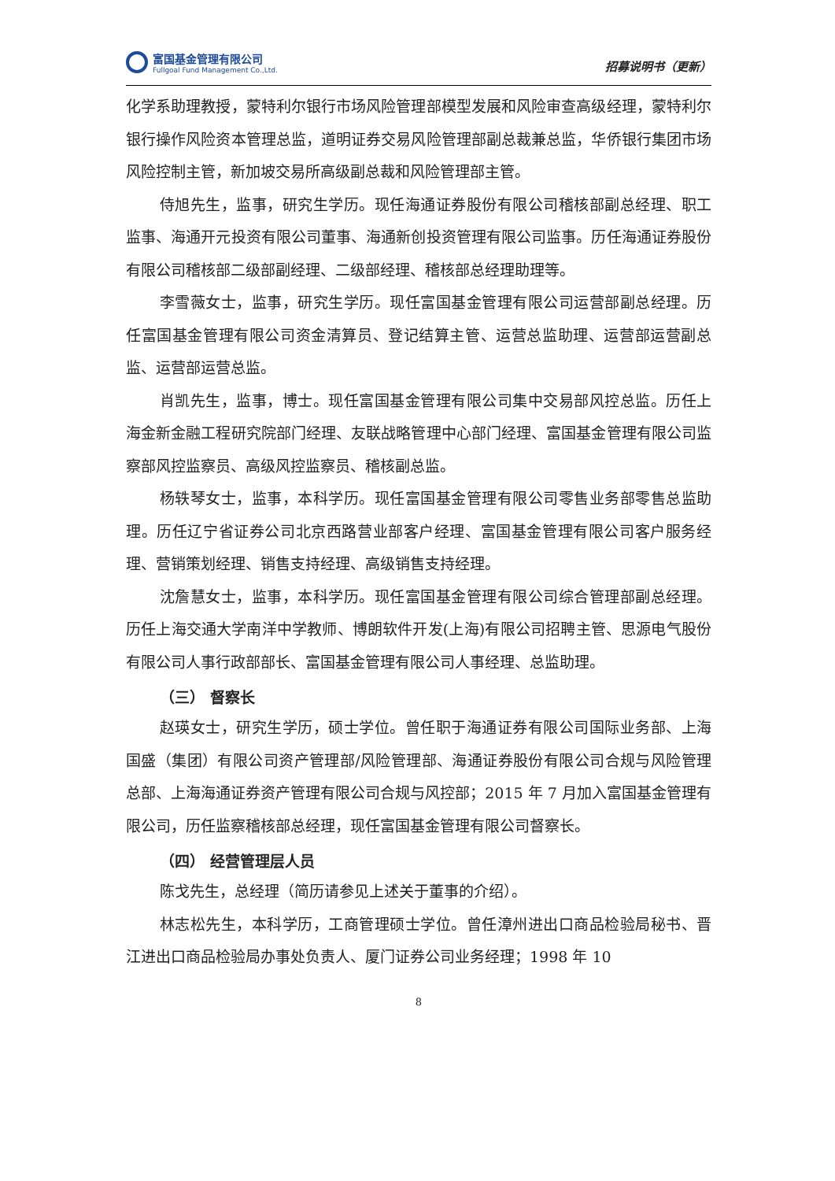富国基金管理有限公司
Fullgoal Fund Management Co.,Ltd.
招募说明书（更新）
化学系助理教授，蒙特利尔银行市场风险管理部模型发展和风险审查高级经理，蒙特利尔银行操作风险资本管理总监，道明证券交易风险管理部副总裁兼总监，华侨银行集团市场风险控制主管，新加坡交易所高级副总裁和风险管理部主管。
侍旭先生，监事，研究生学历。现任海通证券股份有限公司稽核部副总经理、职工监事、海通开元投资有限公司董事、海通新创投资管理有限公司监事。历任海通证券股份有限公司稽核部二级部副经理、二级部经理、稽核部总经理助理等。
李雪薇女士，监事，研究生学历。现任富国基金管理有限公司运营部副总经理。历任富国基金管理有限公司资金清算员、登记结算主管、运营总监助理、运营部运营副总监、运营部运营总监。
肖凯先生，监事，博士。现任富国基金管理有限公司集中交易部风控总监。历任上海金新金融工程研究院部门经理、友联战略管理中心部门经理、富国基金管理有限公司监察部风控监察员、高级风控监察员、稽核副总监。
杨轶琴女士，监事，本科学历。现任富国基金管理有限公司零售业务部零售总监助理。历任辽宁省证券公司北京西路营业部客户经理、富国基金管理有限公司客户服务经理、营销策划经理、销售支持经理、高级销售支持经理。
沈詹慧女士，监事，本科学历。现任富国基金管理有限公司综合管理部副总经理。历任上海交通大学南洋中学教师、博朗软件开发(上海)有限公司招聘主管、思源电气股份有限公司人事行政部部长、富国基金管理有限公司人事经理、总监助理。
（三） 督察长
赵瑛女士，研究生学历，硕士学位。曾任职于海通证券有限公司国际业务部、上海国盛（集团）有限公司资产管理部/风险管理部、海通证券股份有限公司合规与风险管理总部、上海海通证券资产管理有限公司合规与风控部；2015 年 7 月加入富国基金管理有限公司，历任监察稽核部总经理，现任富国基金管理有限公司督察长。
（四） 经营管理层人员
陈戈先生，总经理（简历请参见上述关于董事的介绍）。
林志松先生，本科学历，工商管理硕士学位。曾任漳州进出口商品检验局秘书、晋江进出口商品检验局办事处负责人、厦门证券公司业务经理；1998 年 10
8